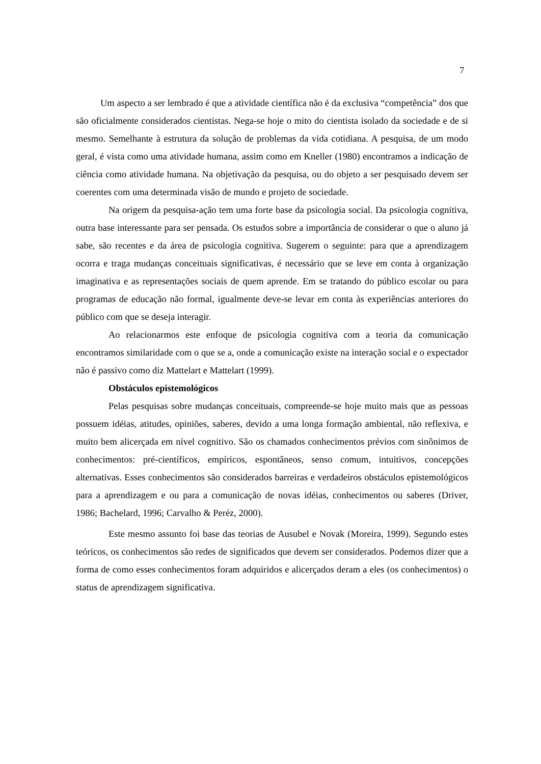7
Um aspecto a ser lembrado é que a atividade científica não é da exclusiva “competência” dos que são oficialmente considerados cientistas. Nega-se hoje o mito do cientista isolado da sociedade e de si mesmo. Semelhante à estrutura da solução de problemas da vida cotidiana. A pesquisa, de um modo geral, é vista como uma atividade humana, assim como em Kneller (1980) encontramos a indicação de ciência como atividade humana. Na objetivação da pesquisa, ou do objeto a ser pesquisado devem ser coerentes com uma determinada visão de mundo e projeto de sociedade.
Na origem da pesquisa-ação tem uma forte base da psicologia social. Da psicologia cognitiva, outra base interessante para ser pensada. Os estudos sobre a importância de considerar o que o aluno já sabe, são recentes e da área de psicologia cognitiva. Sugerem o seguinte: para que a aprendizagem ocorra e traga mudanças conceituais significativas, é necessário que se leve em conta à organização imaginativa e as representações sociais de quem aprende. Em se tratando do público escolar ou para programas de educação não formal, igualmente deve-se levar em conta às experiências anteriores do público com que se deseja interagir.
Ao relacionarmos este enfoque de psicologia cognitiva com a teoria da comunicação encontramos similaridade com o que se a, onde a comunicação existe na interação social e o expectador não é passivo como diz Mattelart e Mattelart (1999).
Obstáculos epistemológicos
Pelas pesquisas sobre mudanças conceituais, compreende-se hoje muito mais que as pessoas possuem idéias, atitudes, opiniões, saberes, devido a uma longa formação ambiental, não reflexiva, e muito bem alicerçada em nível cognitivo. São os chamados conhecimentos prévios com sinônimos de conhecimentos: pré-científicos, empíricos, espontâneos, senso comum, intuitivos, concepções alternativas. Esses conhecimentos são considerados barreiras e verdadeiros obstáculos epistemológicos para a aprendizagem e ou para a comunicação de novas idéias, conhecimentos ou saberes (Driver, 1986; Bachelard, 1996; Carvalho & Peréz, 2000).
Este mesmo assunto foi base das teorias de Ausubel e Novak (Moreira, 1999). Segundo estes teóricos, os conhecimentos são redes de significados que devem ser considerados. Podemos dizer que a forma de como esses conhecimentos foram adquiridos e alicerçados deram a eles (os conhecimentos) o status de aprendizagem significativa.